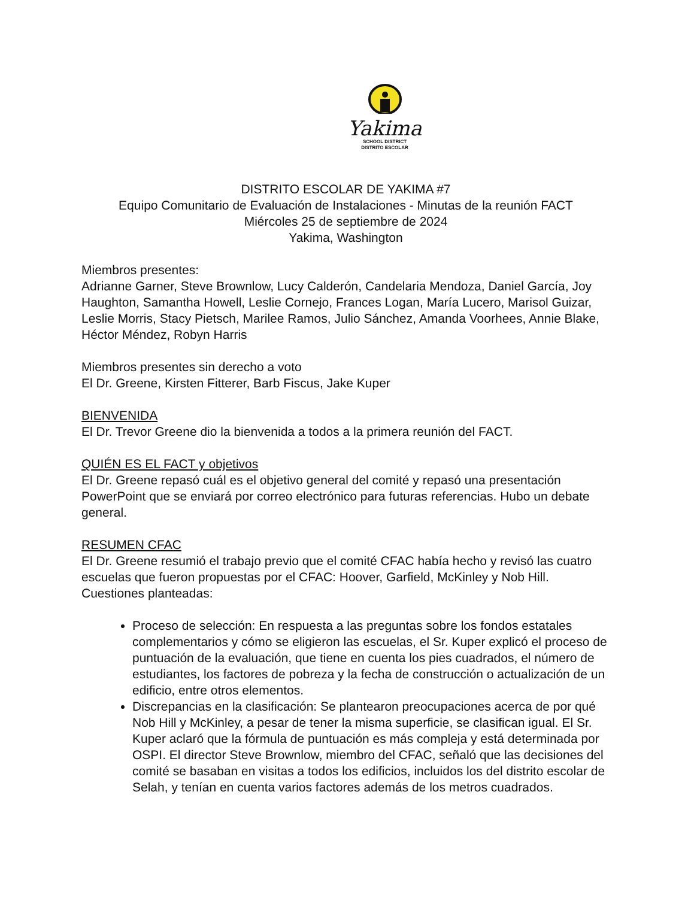Yakima
SCHOOL DISTRICT
DISTRITO ESCOLAR
DISTRITO ESCOLAR DE YAKIMA #7
Equipo Comunitario de Evaluación de Instalaciones - Minutas de la reunión FACT
Miércoles 25 de septiembre de 2024
Yakima, Washington
Miembros presentes:
Adrianne Garner, Steve Brownlow, Lucy Calderón, Candelaria Mendoza, Daniel García, Joy Haughton, Samantha Howell, Leslie Cornejo, Frances Logan, María Lucero, Marisol Guizar, Leslie Morris, Stacy Pietsch, Marilee Ramos, Julio Sánchez, Amanda Voorhees, Annie Blake, Héctor Méndez, Robyn Harris
Miembros presentes sin derecho a voto
El Dr. Greene, Kirsten Fitterer, Barb Fiscus, Jake Kuper
BIENVENIDA
El Dr. Trevor Greene dio la bienvenida a todos a la primera reunión del FACT.
QUIÉN ES EL FACT y objetivos
El Dr. Greene repasó cuál es el objetivo general del comité y repasó una presentación PowerPoint que se enviará por correo electrónico para futuras referencias. Hubo un debate general.
RESUMEN CFAC
El Dr. Greene resumió el trabajo previo que el comité CFAC había hecho y revisó las cuatro escuelas que fueron propuestas por el CFAC: Hoover, Garfield, McKinley y Nob Hill. Cuestiones planteadas:
Proceso de selección: En respuesta a las preguntas sobre los fondos estatales complementarios y cómo se eligieron las escuelas, el Sr. Kuper explicó el proceso de puntuación de la evaluación, que tiene en cuenta los pies cuadrados, el número de estudiantes, los factores de pobreza y la fecha de construcción o actualización de un edificio, entre otros elementos.
Discrepancias en la clasificación: Se plantearon preocupaciones acerca de por qué Nob Hill y McKinley, a pesar de tener la misma superficie, se clasifican igual. El Sr. Kuper aclaró que la fórmula de puntuación es más compleja y está determinada por OSPI. El director Steve Brownlow, miembro del CFAC, señaló que las decisiones del comité se basaban en visitas a todos los edificios, incluidos los del distrito escolar de Selah, y tenían en cuenta varios factores además de los metros cuadrados.